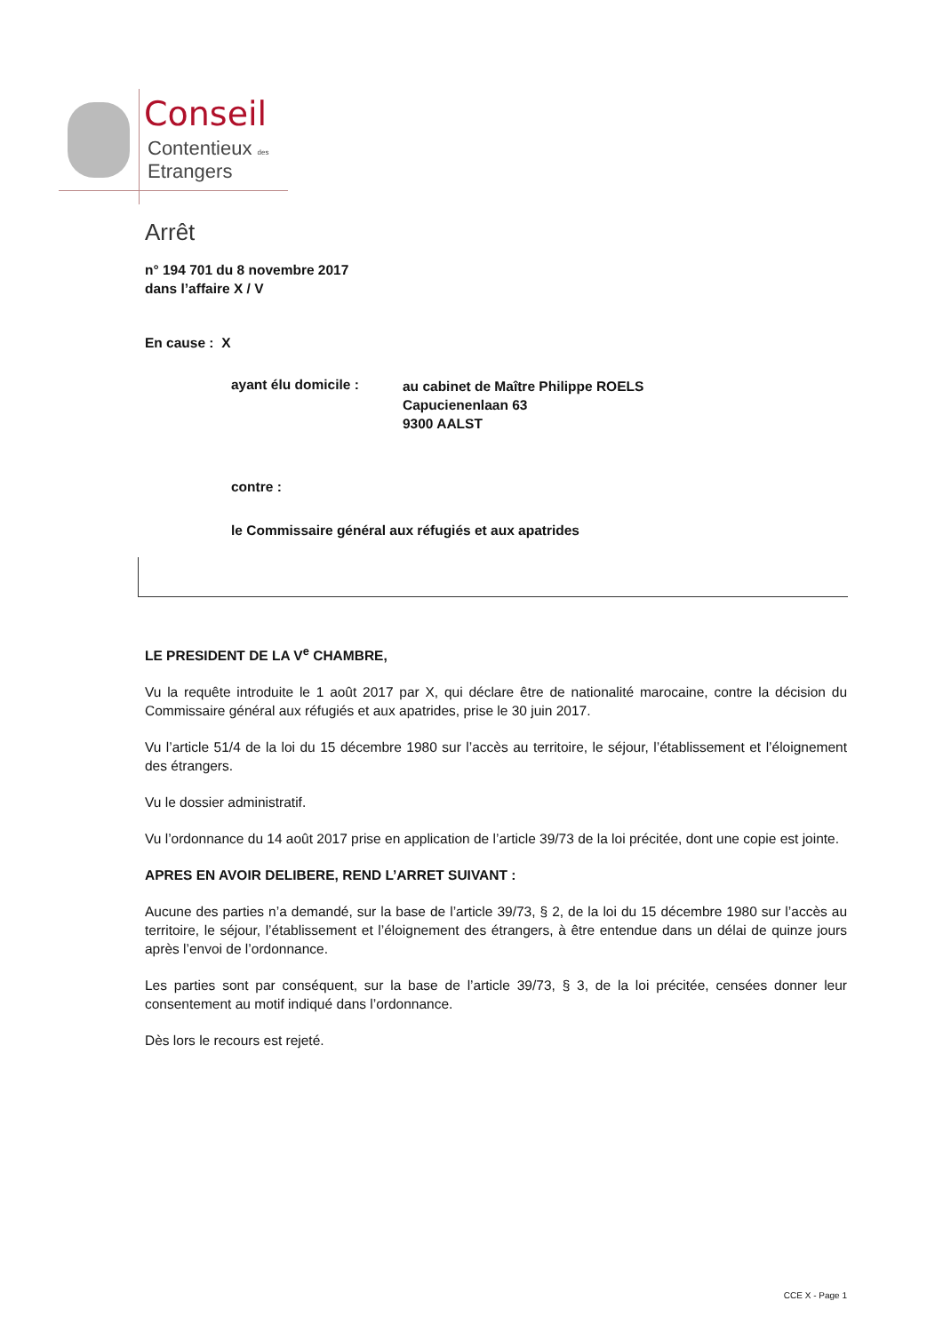Conseil
Contentieux des
Etrangers
Arrêt
n° 194 701 du 8 novembre 2017
dans l’affaire X / V
En cause : X
ayant élu domicile : au cabinet de Maître Philippe ROELS
Capucienenlaan 63
9300 AALST
contre :
le Commissaire général aux réfugiés et aux apatrides
LE PRESIDENT DE LA V<sup>e</sup> CHAMBRE,
Vu la requête introduite le 1 août 2017 par X, qui déclare être de nationalité marocaine, contre la décision du Commissaire général aux réfugiés et aux apatrides, prise le 30 juin 2017.
Vu l’article 51/4 de la loi du 15 décembre 1980 sur l’accès au territoire, le séjour, l’établissement et l’éloignement des étrangers.
Vu le dossier administratif.
Vu l’ordonnance du 14 août 2017 prise en application de l’article 39/73 de la loi précitée, dont une copie est jointe.
APRES EN AVOIR DELIBERE, REND L’ARRET SUIVANT :
Aucune des parties n’a demandé, sur la base de l’article 39/73, § 2, de la loi du 15 décembre 1980 sur l’accès au territoire, le séjour, l’établissement et l’éloignement des étrangers, à être entendue dans un délai de quinze jours après l’envoi de l’ordonnance.
Les parties sont par conséquent, sur la base de l’article 39/73, § 3, de la loi précitée, censées donner leur consentement au motif indiqué dans l’ordonnance.
Dès lors le recours est rejeté.
CCE X - Page 1